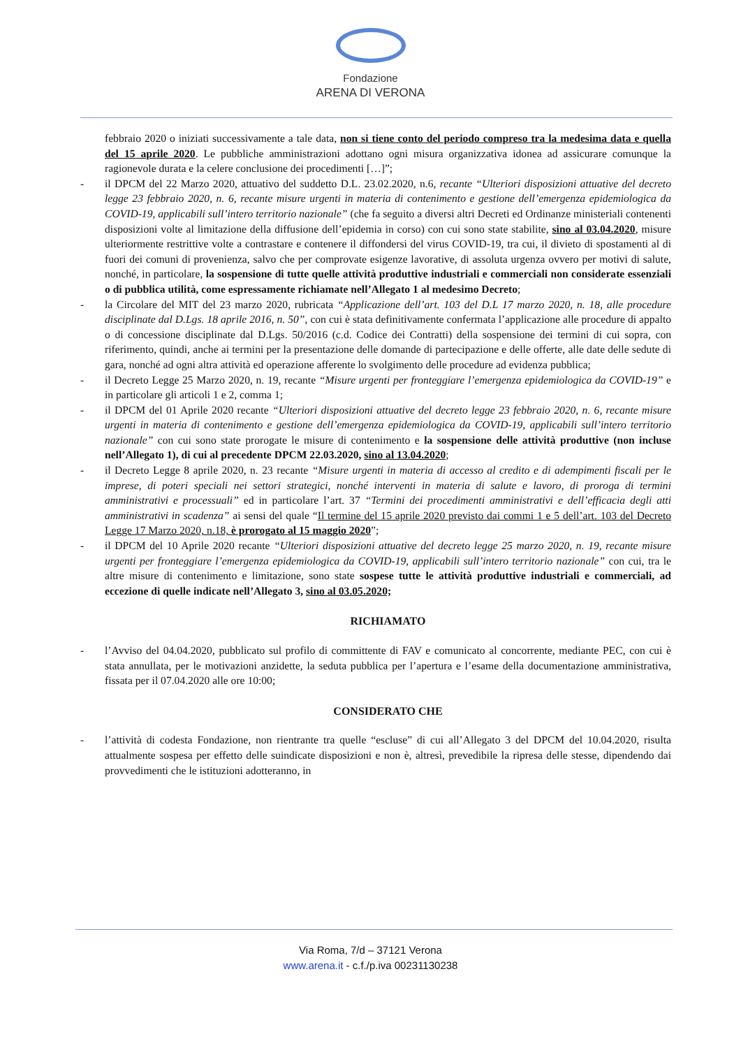Fondazione
ARENA DI VERONA
febbraio 2020 o iniziati successivamente a tale data, non si tiene conto del periodo compreso tra la medesima data e quella del 15 aprile 2020. Le pubbliche amministrazioni adottano ogni misura organizzativa idonea ad assicurare comunque la ragionevole durata e la celere conclusione dei procedimenti […]”;
- il DPCM del 22 Marzo 2020, attuativo del suddetto D.L. 23.02.2020, n.6, recante “Ulteriori disposizioni attuative del decreto legge 23 febbraio 2020, n. 6, recante misure urgenti in materia di contenimento e gestione dell’emergenza epidemiologica da COVID-19, applicabili sull’intero territorio nazionale” (che fa seguito a diversi altri Decreti ed Ordinanze ministeriali contenenti disposizioni volte al limitazione della diffusione dell’epidemia in corso) con cui sono state stabilite, sino al 03.04.2020, misure ulteriormente restrittive volte a contrastare e contenere il diffondersi del virus COVID-19, tra cui, il divieto di spostamenti al di fuori dei comuni di provenienza, salvo che per comprovate esigenze lavorative, di assoluta urgenza ovvero per motivi di salute, nonché, in particolare, la sospensione di tutte quelle attività produttive industriali e commerciali non considerate essenziali o di pubblica utilità, come espressamente richiamate nell’Allegato 1 al medesimo Decreto;
- la Circolare del MIT del 23 marzo 2020, rubricata “Applicazione dell’art. 103 del D.L 17 marzo 2020, n. 18, alle procedure disciplinate dal D.Lgs. 18 aprile 2016, n. 50”, con cui è stata definitivamente confermata l’applicazione alle procedure di appalto o di concessione disciplinate dal D.Lgs. 50/2016 (c.d. Codice dei Contratti) della sospensione dei termini di cui sopra, con riferimento, quindi, anche ai termini per la presentazione delle domande di partecipazione e delle offerte, alle date delle sedute di gara, nonché ad ogni altra attività ed operazione afferente lo svolgimento delle procedure ad evidenza pubblica;
- il Decreto Legge 25 Marzo 2020, n. 19, recante “Misure urgenti per fronteggiare l’emergenza epidemiologica da COVID-19” e in particolare gli articoli 1 e 2, comma 1;
- il DPCM del 01 Aprile 2020 recante “Ulteriori disposizioni attuative del decreto legge 23 febbraio 2020, n. 6, recante misure urgenti in materia di contenimento e gestione dell’emergenza epidemiologica da COVID-19, applicabili sull’intero territorio nazionale” con cui sono state prorogate le misure di contenimento e la sospensione delle attività produttive (non incluse nell’Allegato 1), di cui al precedente DPCM 22.03.2020, sino al 13.04.2020;
- il Decreto Legge 8 aprile 2020, n. 23 recante “Misure urgenti in materia di accesso al credito e di adempimenti fiscali per le imprese, di poteri speciali nei settori strategici, nonché interventi in materia di salute e lavoro, di proroga di termini amministrativi e processuali” ed in particolare l’art. 37 “Termini dei procedimenti amministrativi e dell’efficacia degli atti amministrativi in scadenza” ai sensi del quale “Il termine del 15 aprile 2020 previsto dai commi 1 e 5 dell’art. 103 del Decreto Legge 17 Marzo 2020, n.18, è prorogato al 15 maggio 2020”;
- il DPCM del 10 Aprile 2020 recante “Ulteriori disposizioni attuative del decreto legge 25 marzo 2020, n. 19, recante misure urgenti per fronteggiare l’emergenza epidemiologica da COVID-19, applicabili sull’intero territorio nazionale” con cui, tra le altre misure di contenimento e limitazione, sono state sospese tutte le attività produttive industriali e commerciali, ad eccezione di quelle indicate nell’Allegato 3, sino al 03.05.2020;
RICHIAMATO
- l’Avviso del 04.04.2020, pubblicato sul profilo di committente di FAV e comunicato al concorrente, mediante PEC, con cui è stata annullata, per le motivazioni anzidette, la seduta pubblica per l’apertura e l’esame della documentazione amministrativa, fissata per il 07.04.2020 alle ore 10:00;
CONSIDERATO CHE
- l’attività di codesta Fondazione, non rientrante tra quelle “escluse” di cui all’Allegato 3 del DPCM del 10.04.2020, risulta attualmente sospesa per effetto delle suindicate disposizioni e non è, altresì, prevedibile la ripresa delle stesse, dipendendo dai provvedimenti che le istituzioni adotteranno, in
Via Roma, 7/d – 37121 Verona
www.arena.it - c.f./p.iva 00231130238